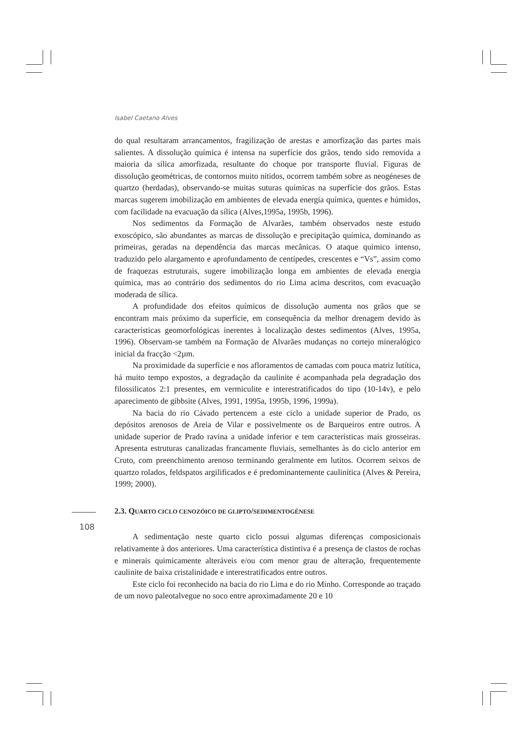Isabel Caetano Alves
108
do qual resultaram arrancamentos, fragilização de arestas e amorfização das partes mais salientes. A dissolução química é intensa na superfície dos grãos, tendo sido removida a maioria da sílica amorfizada, resultante do choque por transporte fluvial. Figuras de dissolução geométricas, de contornos muito nítidos, ocorrem também sobre as neogéneses de quartzo (herdadas), observando-se muitas suturas químicas na superfície dos grãos. Estas marcas sugerem imobilização em ambientes de elevada energia química, quentes e húmidos, com facilidade na evacuação da sílica (Alves,1995a, 1995b, 1996).
Nos sedimentos da Formação de Alvarães, também observados neste estudo exoscópico, são abundantes as marcas de dissolução e precipitação química, dominando as primeiras, geradas na dependência das marcas mecânicas. O ataque químico intenso, traduzido pelo alargamento e aprofundamento de centípedes, crescentes e “Vs”, assim como de fraquezas estruturais, sugere imobilização longa em ambientes de elevada energia química, mas ao contrário dos sedimentos do rio Lima acima descritos, com evacuação moderada de sílica.
A profundidade dos efeitos químicos de dissolução aumenta nos grãos que se encontram mais próximo da superfície, em consequência da melhor drenagem devido às características geomorfológicas inerentes à localização destes sedimentos (Alves, 1995a, 1996). Observam-se também na Formação de Alvarães mudanças no cortejo mineralógico inicial da fracção <2µm.
Na proximidade da superfície e nos afloramentos de camadas com pouca matriz lutítica, há muito tempo expostos, a degradação da caulinite é acompanhada pela degradação dos filossilicatos 2:1 presentes, em vermiculite e interestratificados do tipo (10-14v), e pelo aparecimento de gibbsite (Alves, 1991, 1995a, 1995b, 1996, 1999a).
Na bacia do rio Cávado pertencem a este ciclo a unidade superior de Prado, os depósitos arenosos de Areia de Vilar e possivelmente os de Barqueiros entre outros. A unidade superior de Prado ravina a unidade inferior e tem características mais grosseiras. Apresenta estruturas canalizadas francamente fluviais, semelhantes às do ciclo anterior em Cruto, com preenchimento arenoso terminando geralmente em lutitos. Ocorrem seixos de quartzo rolados, feldspatos argilificados e é predominantemente caulinítica (Alves & Pereira, 1999; 2000).
2.3. QUARTO CICLO CENOZÓICO DE GLIPTO/SEDIMENTOGÉNESE
A sedimentação neste quarto ciclo possui algumas diferenças composicionais relativamente à dos anteriores. Uma característica distintiva é a presença de clastos de rochas e minerais quimicamente alteráveis e/ou com menor grau de alteração, frequentemente caulinite de baixa cristalinidade e interestratificados entre outros.
Este ciclo foi reconhecido na bacia do rio Lima e do rio Minho. Corresponde ao traçado de um novo paleotalvegue no soco entre aproximadamente 20 e 10